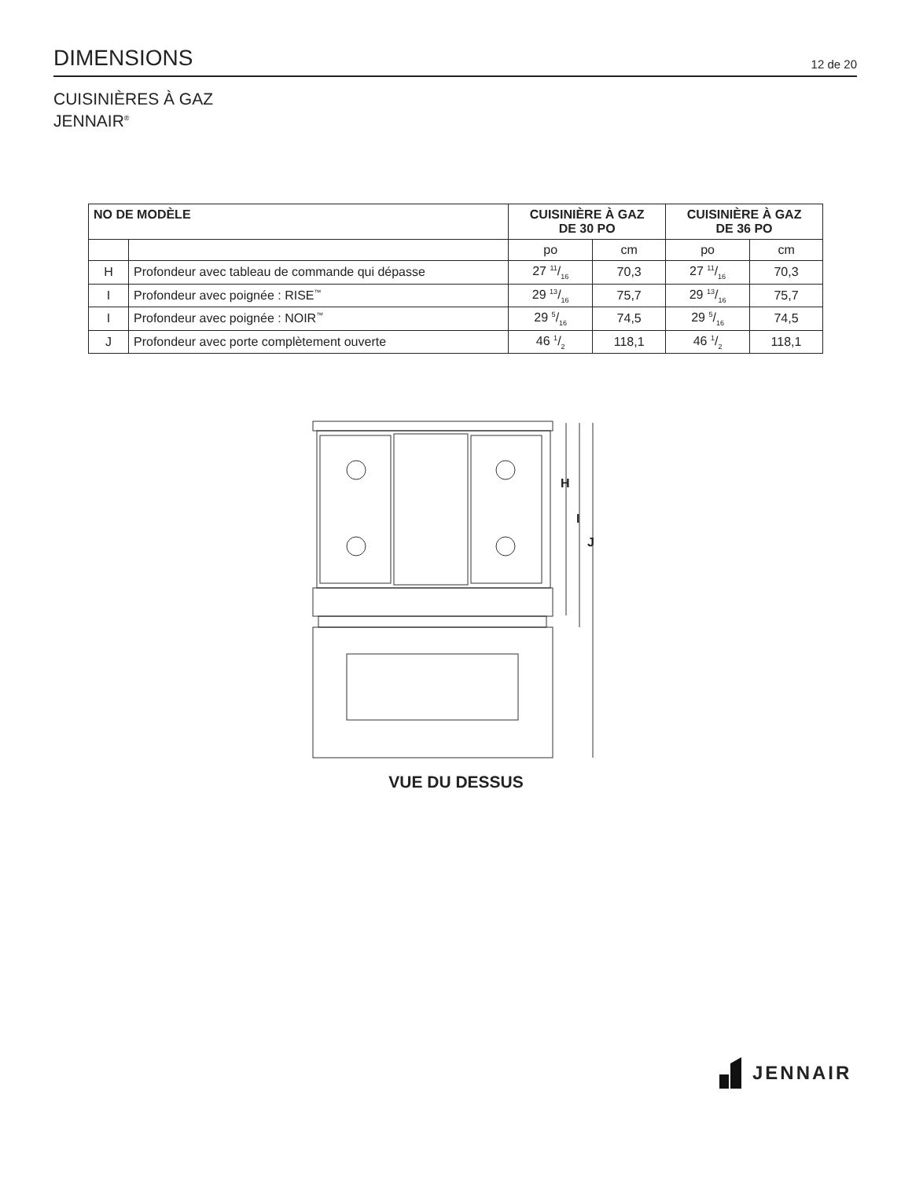DIMENSIONS
12 de 20
CUISINIÈRES À GAZ
JENNAIR<sup>®</sup>
| NO DE MODÈLE | | CUISINIÈRE À GAZ DE 30 PO | | CUISINIÈRE À GAZ DE 36 PO | |
| --- | --- | --- | --- | --- | --- |
| | | po | cm | po | cm |
| H | Profondeur avec tableau de commande qui dépasse | 27 11/16 | 70,3 | 27 11/16 | 70,3 |
| I | Profondeur avec poignée : RISE<sup>™</sup> | 29 13/16 | 75,7 | 29 13/16 | 75,7 |
| I | Profondeur avec poignée : NOIR<sup>™</sup> | 29 5/16 | 74,5 | 29 5/16 | 74,5 |
| J | Profondeur avec porte complètement ouverte | 46 1/2 | 118,1 | 46 1/2 | 118,1 |
H
I
J
VUE DU DESSUS
JENNAIR